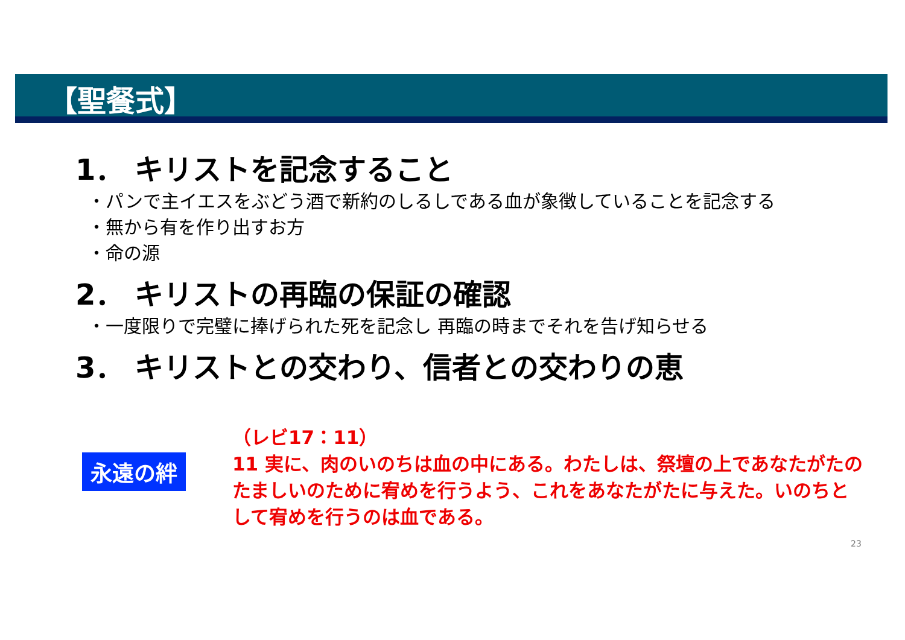【聖餐式】
1． キリストを記念すること
・パンで主イエスをぶどう酒で新約のしるしである血が象徴していることを記念する
・無から有を作り出すお方
・命の源
2． キリストの再臨の保証の確認
・一度限りで完璧に捧げられた死を記念し 再臨の時までそれを告げ知らせる
3． キリストとの交わり、信者との交わりの恵
永遠の絆
（レビ17：11）
11 実に、肉のいのちは血の中にある。わたしは、祭壇の上であなたがたのたましいのために宥めを行うよう、これをあなたがたに与えた。いのちとして宥めを行うのは血である。
23